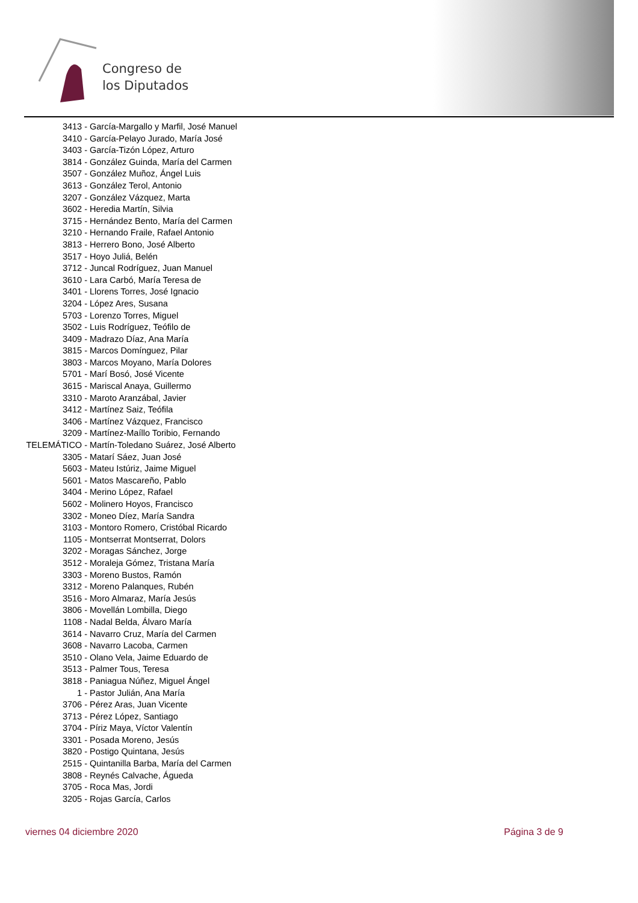Congreso de
los Diputados
3413 - García-Margallo y Marfil, José Manuel
3410 - García-Pelayo Jurado, María José
3403 - García-Tizón López, Arturo
3814 - González Guinda, María del Carmen
3507 - González Muñoz, Ángel Luis
3613 - González Terol, Antonio
3207 - González Vázquez, Marta
3602 - Heredia Martín, Silvia
3715 - Hernández Bento, María del Carmen
3210 - Hernando Fraile, Rafael Antonio
3813 - Herrero Bono, José Alberto
3517 - Hoyo Juliá, Belén
3712 - Juncal Rodríguez, Juan Manuel
3610 - Lara Carbó, María Teresa de
3401 - Llorens Torres, José Ignacio
3204 - López Ares, Susana
5703 - Lorenzo Torres, Miguel
3502 - Luis Rodríguez, Teófilo de
3409 - Madrazo Díaz, Ana María
3815 - Marcos Domínguez, Pilar
3803 - Marcos Moyano, María Dolores
5701 - Marí Bosó, José Vicente
3615 - Mariscal Anaya, Guillermo
3310 - Maroto Aranzábal, Javier
3412 - Martínez Saiz, Teófila
3406 - Martínez Vázquez, Francisco
3209 - Martínez-Maíllo Toribio, Fernando
TELEMÁTICO - Martín-Toledano Suárez, José Alberto
3305 - Matarí Sáez, Juan José
5603 - Mateu Istúriz, Jaime Miguel
5601 - Matos Mascareño, Pablo
3404 - Merino López, Rafael
5602 - Molinero Hoyos, Francisco
3302 - Moneo Díez, María Sandra
3103 - Montoro Romero, Cristóbal Ricardo
1105 - Montserrat Montserrat, Dolors
3202 - Moragas Sánchez, Jorge
3512 - Moraleja Gómez, Tristana María
3303 - Moreno Bustos, Ramón
3312 - Moreno Palanques, Rubén
3516 - Moro Almaraz, María Jesús
3806 - Movellán Lombilla, Diego
1108 - Nadal Belda, Álvaro María
3614 - Navarro Cruz, María del Carmen
3608 - Navarro Lacoba, Carmen
3510 - Olano Vela, Jaime Eduardo de
3513 - Palmer Tous, Teresa
3818 - Paniagua Núñez, Miguel Ángel
1 - Pastor Julián, Ana María
3706 - Pérez Aras, Juan Vicente
3713 - Pérez López, Santiago
3704 - Píriz Maya, Víctor Valentín
3301 - Posada Moreno, Jesús
3820 - Postigo Quintana, Jesús
2515 - Quintanilla Barba, María del Carmen
3808 - Reynés Calvache, Águeda
3705 - Roca Mas, Jordi
3205 - Rojas García, Carlos
viernes 04 diciembre 2020 Página 3 de 9